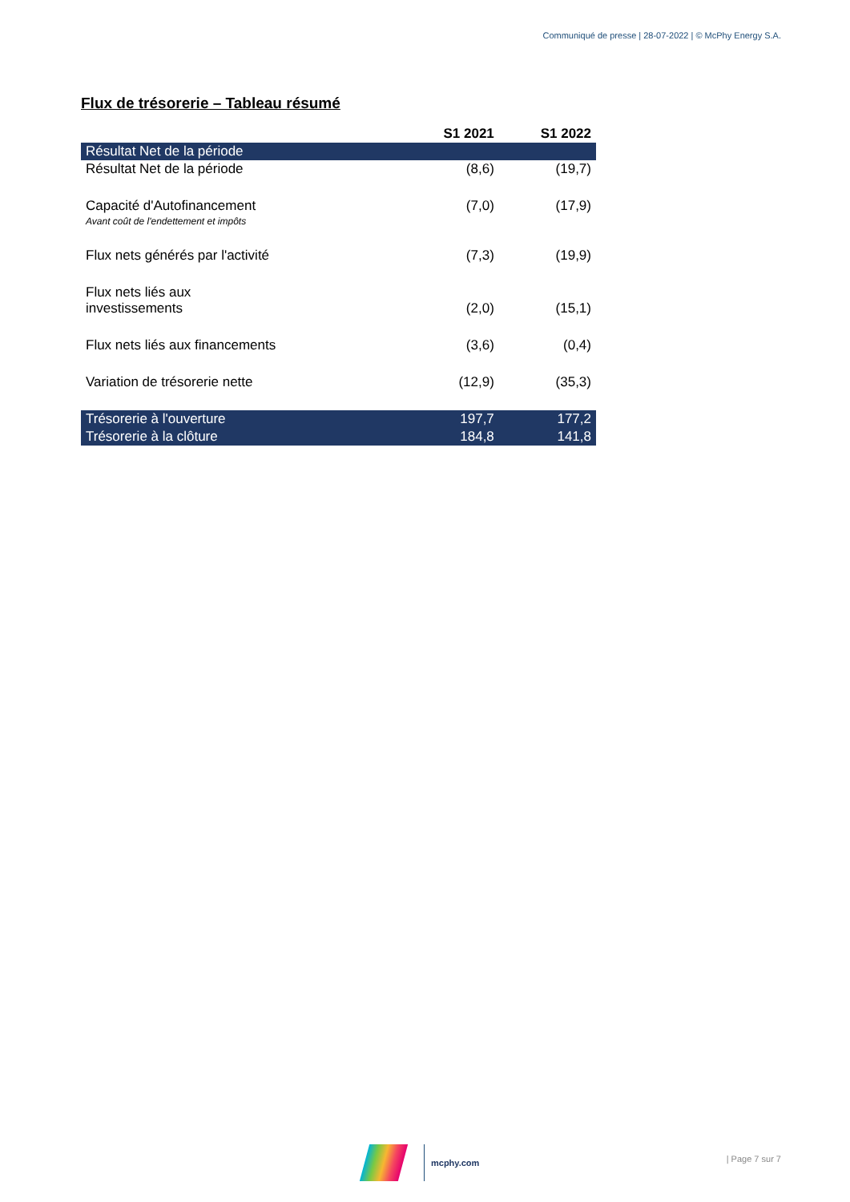Communiqué de presse | 28-07-2022 | © McPhy Energy S.A.
Flux de trésorerie – Tableau résumé
| | S1 2021 | S1 2022 |
| --- | --- | --- |
| Résultat Net de la période | | |
| Résultat Net de la période | (8,6) | (19,7) |
| Capacité d'Autofinancement | (7,0) | (17,9) |
| Avant coût de l'endettement et impôts | | |
| Flux nets générés par l'activité | (7,3) | (19,9) |
| Flux nets liés aux investissements | (2,0) | (15,1) |
| Flux nets liés aux financements | (3,6) | (0,4) |
| Variation de trésorerie nette | (12,9) | (35,3) |
| Trésorerie à l'ouverture | 197,7 | 177,2 |
| Trésorerie à la clôture | 184,8 | 141,8 |
mcphy.com | Page 7 sur 7